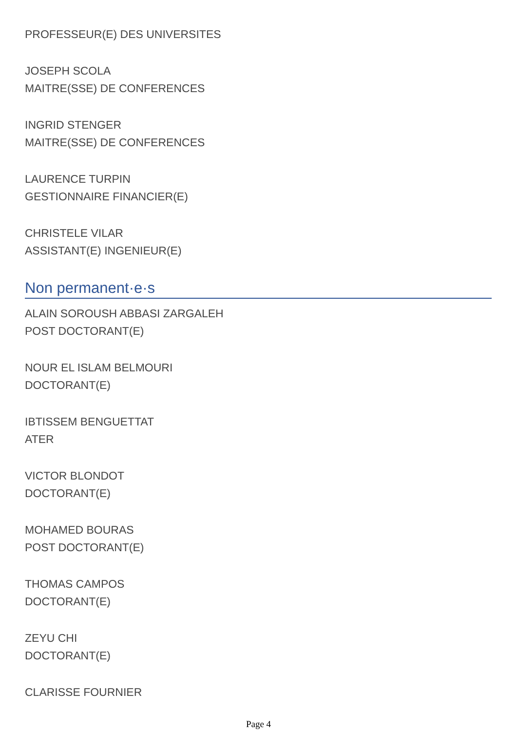PROFESSEUR(E) DES UNIVERSITES
JOSEPH SCOLA
MAITRE(SSE) DE CONFERENCES
INGRID STENGER
MAITRE(SSE) DE CONFERENCES
LAURENCE TURPIN
GESTIONNAIRE FINANCIER(E)
CHRISTELE VILAR
ASSISTANT(E) INGENIEUR(E)
Non permanent·e·s
ALAIN SOROUSH ABBASI ZARGALEH
POST DOCTORANT(E)
NOUR EL ISLAM BELMOURI
DOCTORANT(E)
IBTISSEM BENGUETTAT
ATER
VICTOR BLONDOT
DOCTORANT(E)
MOHAMED BOURAS
POST DOCTORANT(E)
THOMAS CAMPOS
DOCTORANT(E)
ZEYU CHI
DOCTORANT(E)
CLARISSE FOURNIER
Page 4